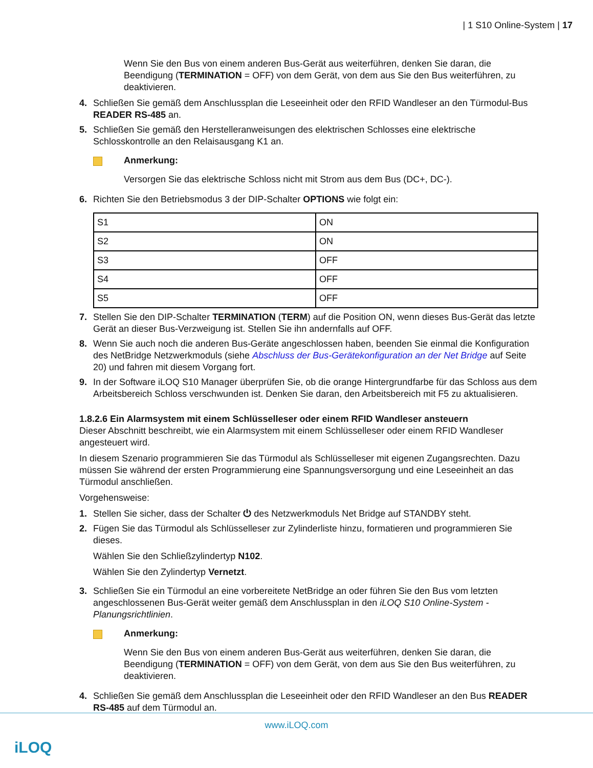| 1 S10 Online-System | 17
Wenn Sie den Bus von einem anderen Bus-Gerät aus weiterführen, denken Sie daran, die Beendigung (TERMINATION = OFF) von dem Gerät, von dem aus Sie den Bus weiterführen, zu deaktivieren.
4. Schließen Sie gemäß dem Anschlussplan die Leseeinheit oder den RFID Wandleser an den Türmodul-Bus READER RS-485 an.
5. Schließen Sie gemäß den Herstelleranweisungen des elektrischen Schlosses eine elektrische Schlosskontrolle an den Relaisausgang K1 an.
Anmerkung:
Versorgen Sie das elektrische Schloss nicht mit Strom aus dem Bus (DC+, DC-).
6. Richten Sie den Betriebsmodus 3 der DIP-Schalter OPTIONS wie folgt ein:
| S1 | ON |
| S2 | ON |
| S3 | OFF |
| S4 | OFF |
| S5 | OFF |
7. Stellen Sie den DIP-Schalter TERMINATION (TERM) auf die Position ON, wenn dieses Bus-Gerät das letzte Gerät an dieser Bus-Verzweigung ist. Stellen Sie ihn andernfalls auf OFF.
8. Wenn Sie auch noch die anderen Bus-Geräte angeschlossen haben, beenden Sie einmal die Konfiguration des NetBridge Netzwerkmoduls (siehe Abschluss der Bus-Gerätekonfiguration an der Net Bridge auf Seite 20) und fahren mit diesem Vorgang fort.
9. In der Software iLOQ S10 Manager überprüfen Sie, ob die orange Hintergrundfarbe für das Schloss aus dem Arbeitsbereich Schloss verschwunden ist. Denken Sie daran, den Arbeitsbereich mit F5 zu aktualisieren.
1.8.2.6 Ein Alarmsystem mit einem Schlüsselleser oder einem RFID Wandleser ansteuern
Dieser Abschnitt beschreibt, wie ein Alarmsystem mit einem Schlüsselleser oder einem RFID Wandleser angesteuert wird.
In diesem Szenario programmieren Sie das Türmodul als Schlüsselleser mit eigenen Zugangsrechten. Dazu müssen Sie während der ersten Programmierung eine Spannungsversorgung und eine Leseeinheit an das Türmodul anschließen.
Vorgehensweise:
1. Stellen Sie sicher, dass der Schalter ⏻ des Netzwerkmoduls Net Bridge auf STANDBY steht.
2. Fügen Sie das Türmodul als Schlüsselleser zur Zylinderliste hinzu, formatieren und programmieren Sie dieses.
Wählen Sie den Schließzylindertyp N102.
Wählen Sie den Zylindertyp Vernetzt.
3. Schließen Sie ein Türmodul an eine vorbereitete NetBridge an oder führen Sie den Bus vom letzten angeschlossenen Bus-Gerät weiter gemäß dem Anschlussplan in den iLOQ S10 Online-System - Planungsrichtlinien.
Anmerkung:
Wenn Sie den Bus von einem anderen Bus-Gerät aus weiterführen, denken Sie daran, die Beendigung (TERMINATION = OFF) von dem Gerät, von dem aus Sie den Bus weiterführen, zu deaktivieren.
4. Schließen Sie gemäß dem Anschlussplan die Leseeinheit oder den RFID Wandleser an den Bus READER RS-485 auf dem Türmodul an.
www.iLOQ.com
iLOQ